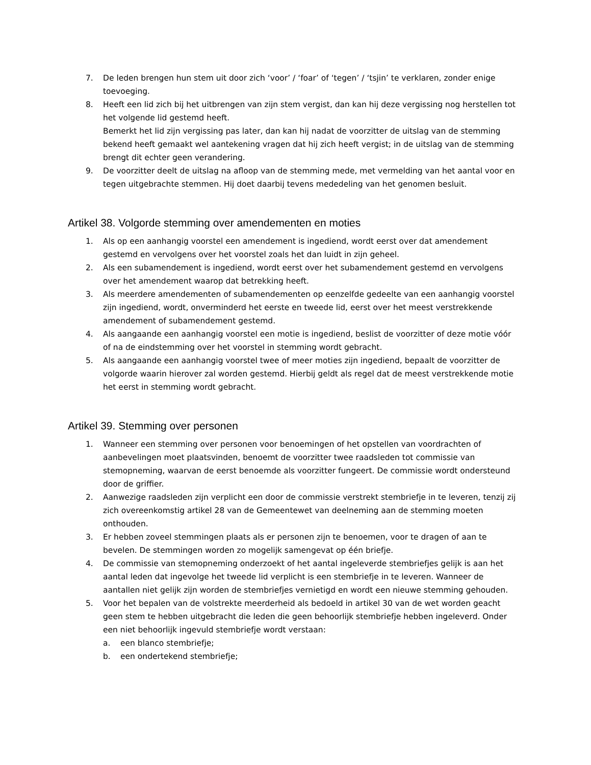7. De leden brengen hun stem uit door zich ‘voor’ / ‘foar’ of ‘tegen’ / ‘tsjin’ te verklaren, zonder enige toevoeging.
8. Heeft een lid zich bij het uitbrengen van zijn stem vergist, dan kan hij deze vergissing nog herstellen tot het volgende lid gestemd heeft.
Bemerkt het lid zijn vergissing pas later, dan kan hij nadat de voorzitter de uitslag van de stemming bekend heeft gemaakt wel aantekening vragen dat hij zich heeft vergist; in de uitslag van de stemming brengt dit echter geen verandering.
9. De voorzitter deelt de uitslag na afloop van de stemming mede, met vermelding van het aantal voor en tegen uitgebrachte stemmen. Hij doet daarbij tevens mededeling van het genomen besluit.
Artikel 38. Volgorde stemming over amendementen en moties
1. Als op een aanhangig voorstel een amendement is ingediend, wordt eerst over dat amendement gestemd en vervolgens over het voorstel zoals het dan luidt in zijn geheel.
2. Als een subamendement is ingediend, wordt eerst over het subamendement gestemd en vervolgens over het amendement waarop dat betrekking heeft.
3. Als meerdere amendementen of subamendementen op eenzelfde gedeelte van een aanhangig voorstel zijn ingediend, wordt, onverminderd het eerste en tweede lid, eerst over het meest verstrekkende amendement of subamendement gestemd.
4. Als aangaande een aanhangig voorstel een motie is ingediend, beslist de voorzitter of deze motie vóór of na de eindstemming over het voorstel in stemming wordt gebracht.
5. Als aangaande een aanhangig voorstel twee of meer moties zijn ingediend, bepaalt de voorzitter de volgorde waarin hierover zal worden gestemd. Hierbij geldt als regel dat de meest verstrekkende motie het eerst in stemming wordt gebracht.
Artikel 39. Stemming over personen
1. Wanneer een stemming over personen voor benoemingen of het opstellen van voordrachten of aanbevelingen moet plaatsvinden, benoemt de voorzitter twee raadsleden tot commissie van stemopneming, waarvan de eerst benoemde als voorzitter fungeert. De commissie wordt ondersteund door de griffier.
2. Aanwezige raadsleden zijn verplicht een door de commissie verstrekt stembriefje in te leveren, tenzij zij zich overeenkomstig artikel 28 van de Gemeentewet van deelneming aan de stemming moeten onthouden.
3. Er hebben zoveel stemmingen plaats als er personen zijn te benoemen, voor te dragen of aan te bevelen. De stemmingen worden zo mogelijk samengevat op één briefje.
4. De commissie van stemopneming onderzoekt of het aantal ingeleverde stembriefjes gelijk is aan het aantal leden dat ingevolge het tweede lid verplicht is een stembriefje in te leveren. Wanneer de aantallen niet gelijk zijn worden de stembriefjes vernietigd en wordt een nieuwe stemming gehouden.
5. Voor het bepalen van de volstrekte meerderheid als bedoeld in artikel 30 van de wet worden geacht geen stem te hebben uitgebracht die leden die geen behoorlijk stembriefje hebben ingeleverd. Onder een niet behoorlijk ingevuld stembriefje wordt verstaan:
a. een blanco stembriefje;
b. een ondertekend stembriefje;